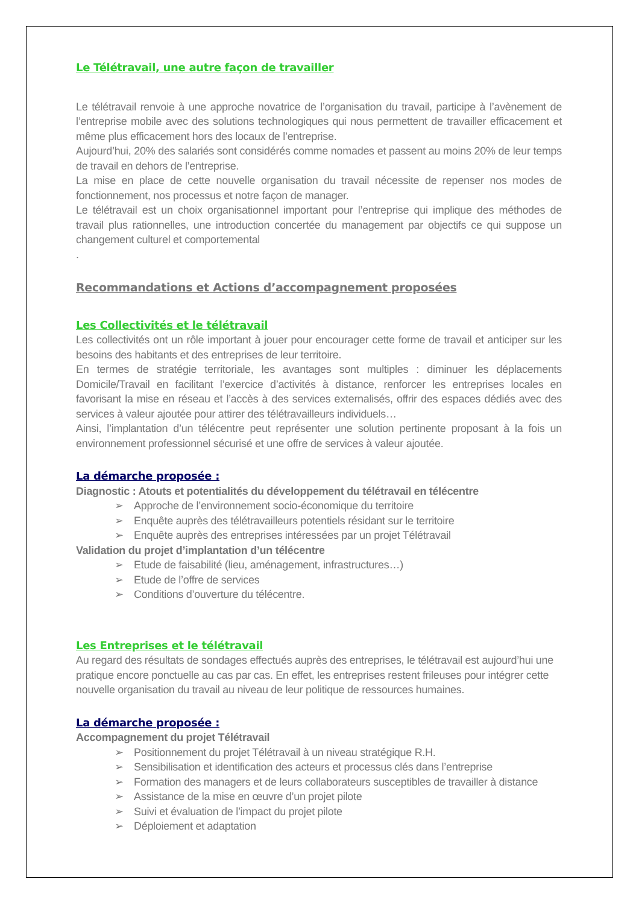Le Télétravail, une autre façon de travailler
Le télétravail renvoie à une approche novatrice de l’organisation du travail, participe à l’avènement de l’entreprise mobile avec des solutions technologiques qui nous permettent de travailler efficacement et même plus efficacement hors des locaux de l’entreprise.
Aujourd’hui, 20% des salariés sont considérés comme nomades et passent au moins 20% de leur temps de travail en dehors de l’entreprise.
La mise en place de cette nouvelle organisation du travail nécessite de repenser nos modes de fonctionnement, nos processus et notre façon de manager.
Le télétravail est un choix organisationnel important pour l’entreprise qui implique des méthodes de travail plus rationnelles, une introduction concertée du management par objectifs ce qui suppose un changement culturel et comportemental
.
Recommandations et Actions d’accompagnement proposées
Les Collectivités et le télétravail
Les collectivités ont un rôle important à jouer pour encourager cette forme de travail et anticiper sur les besoins des habitants et des entreprises de leur territoire.
En termes de stratégie territoriale, les avantages sont multiples : diminuer les déplacements Domicile/Travail en facilitant l’exercice d’activités à distance, renforcer les entreprises locales en favorisant la mise en réseau et l’accès à des services externalisés, offrir des espaces dédiés avec des services à valeur ajoutée pour attirer des télétravailleurs individuels…
Ainsi, l’implantation d’un télécentre peut représenter une solution pertinente proposant à la fois un environnement professionnel sécurisé et une offre de services à valeur ajoutée.
La démarche proposée :
Diagnostic : Atouts et potentialités du développement du télétravail en télécentre
➢ Approche de l’environnement socio-économique du territoire
➢ Enquête auprès des télétravailleurs potentiels résidant sur le territoire
➢ Enquête auprès des entreprises intéressées par un projet Télétravail
Validation du projet d’implantation d’un télécentre
➢ Etude de faisabilité (lieu, aménagement, infrastructures…)
➢ Etude de l’offre de services
➢ Conditions d’ouverture du télécentre.
Les Entreprises et le télétravail
Au regard des résultats de sondages effectués auprès des entreprises, le télétravail est aujourd’hui une pratique encore ponctuelle au cas par cas. En effet, les entreprises restent frileuses pour intégrer cette nouvelle organisation du travail au niveau de leur politique de ressources humaines.
La démarche proposée :
Accompagnement du projet Télétravail
➢ Positionnement du projet Télétravail à un niveau stratégique R.H.
➢ Sensibilisation et identification des acteurs et processus clés dans l’entreprise
➢ Formation des managers et de leurs collaborateurs susceptibles de travailler à distance
➢ Assistance de la mise en œuvre d’un projet pilote
➢ Suivi et évaluation de l’impact du projet pilote
➢ Déploiement et adaptation